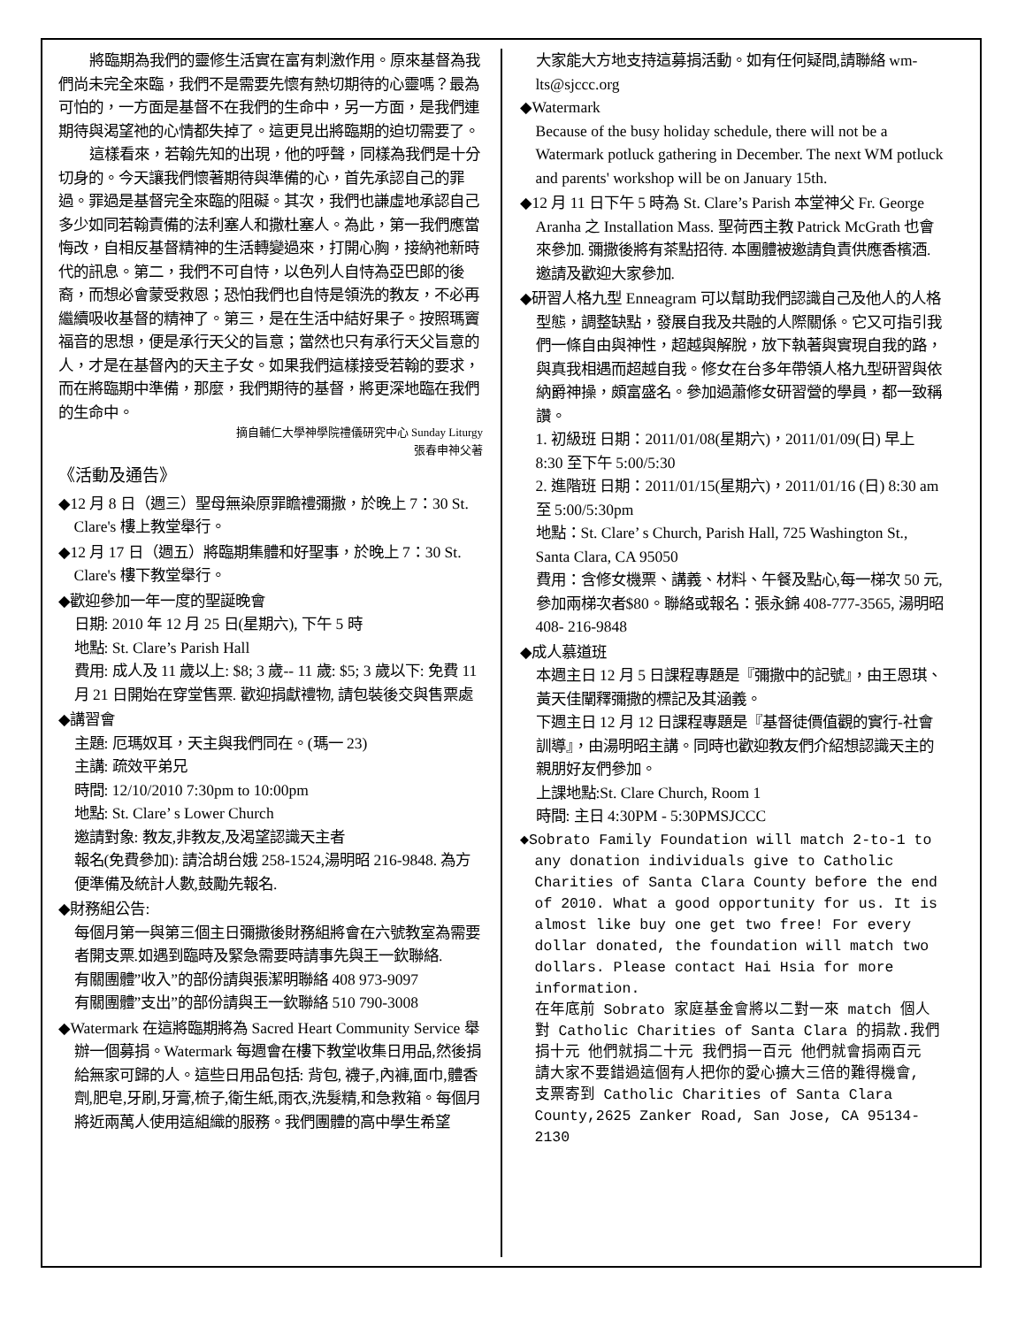將臨期為我們的靈修生活實在富有刺激作用。原來基督為我們尚未完全來臨，我們不是需要先懷有熱切期待的心靈嗎？最為可怕的，一方面是基督不在我們的生命中，另一方面，是我們連期待與渴望祂的心情都失掉了。這更見出將臨期的迫切需要了。
這樣看來，若翰先知的出現，他的呼聲，同樣為我們是十分切身的。今天讓我們懷著期待與準備的心，首先承認自己的罪過。罪過是基督完全來臨的阻礙。其次，我們也謙虛地承認自己多少如同若翰責備的法利塞人和撒杜塞人。為此，第一我們應當悔改，自相反基督精神的生活轉變過來，打開心胸，接納祂新時代的訊息。第二，我們不可自恃，以色列人自恃為亞巴郎的後裔，而想必會蒙受救恩；恐怕我們也自恃是領洗的教友，不必再繼續吸收基督的精神了。第三，是在生活中結好果子。按照瑪竇福音的思想，便是承行天父的旨意；當然也只有承行天父旨意的人，才是在基督內的天主子女。如果我們這樣接受若翰的要求，而在將臨期中準備，那麼，我們期待的基督，將更深地臨在我們的生命中。
摘自輔仁大學神學院禮儀研究中心 Sunday Liturgy
張春申神父著
《活動及通告》
◆12 月 8 日（週三）聖母無染原罪瞻禮彌撒，於晚上 7：30 St. Clare's 樓上教堂舉行。
◆12 月 17 日（週五）將臨期集體和好聖事，於晚上 7：30 St. Clare's 樓下教堂舉行。
◆歡迎參加一年一度的聖誕晚會
日期: 2010 年 12 月 25 日(星期六), 下午 5 時
地點: St. Clare’s Parish Hall
費用: 成人及 11 歲以上: $8; 3 歲-- 11 歲: $5; 3 歲以下: 免費 11 月 21 日開始在穿堂售票. 歡迎捐獻禮物, 請包裝後交與售票處
◆講習會
主題: 厄瑪奴耳，天主與我們同在。(瑪一 23)
主講: 疏效平弟兄
時間: 12/10/2010 7:30pm to 10:00pm
地點: St. Clare’ s Lower Church
邀請對象: 教友,非教友,及渴望認識天主者
報名(免費參加): 請洽胡台娥 258-1524,湯明昭 216-9848. 為方便準備及統計人數,鼓勵先報名.
◆財務組公告:
每個月第一與第三個主日彌撒後財務組將會在六號教室為需要者開支票.如遇到臨時及緊急需要時請事先與王一欽聯絡.
有關團體”收入”的部份請與張潔明聯絡 408 973-9097
有關團體”支出”的部份請與王一欽聯絡 510 790-3008
◆Watermark 在這將臨期將為 Sacred Heart Community Service 舉辦一個募捐。Watermark 每週會在樓下教堂收集日用品,然後捐給無家可歸的人。這些日用品包括: 背包, 襪子,內褲,面巾,體香劑,肥皂,牙刷,牙膏,梳子,衛生紙,雨衣,洗髮精,和急救箱。每個月將近兩萬人使用這組織的服務。我們團體的高中學生希望
大家能大方地支持這募捐活動。如有任何疑問,請聯絡 wm-lts@sjccc.org
◆Watermark
Because of the busy holiday schedule, there will not be a Watermark potluck gathering in December. The next WM potluck and parents' workshop will be on January 15th.
◆12 月 11 日下午 5 時為 St. Clare’s Parish 本堂神父 Fr. George Aranha 之 Installation Mass. 聖荷西主教 Patrick McGrath 也會來參加. 彌撒後將有茶點招待. 本團體被邀請負責供應香檳酒. 邀請及歡迎大家參加.
◆研習人格九型 Enneagram 可以幫助我們認識自己及他人的人格型態，調整缺點，發展自我及共融的人際關係。它又可指引我們一條自由與神性，超越與解脫，放下執著與實現自我的路，與真我相遇而超越自我。修女在台多年帶領人格九型研習與依納爵神操，頗富盛名。參加過蕭修女研習營的學員，都一致稱讚。
1. 初級班 日期：2011/01/08(星期六)，2011/01/09(日) 早上 8:30 至下午 5:00/5:30
2. 進階班 日期：2011/01/15(星期六)，2011/01/16 (日) 8:30 am 至 5:00/5:30pm
地點：St. Clare’ s Church, Parish Hall, 725 Washington St., Santa Clara, CA 95050
費用：含修女機票、講義、材料、午餐及點心,每一梯次 50 元,參加兩梯次者$80。聯絡或報名：張永錦 408-777-3565, 湯明昭 408- 216-9848
◆成人慕道班
本週主日 12 月 5 日課程專題是『彌撒中的記號』，由王恩琪、黃天佳闡釋彌撒的標記及其涵義。
下週主日 12 月 12 日課程專題是『基督徒價值觀的實行-社會訓導』，由湯明昭主講。同時也歡迎教友們介紹想認識天主的親朋好友們參加。
上課地點:St. Clare Church, Room 1
時間: 主日 4:30PM - 5:30PMSJCCC
◆Sobrato Family Foundation will match 2-to-1 to any donation individuals give to Catholic Charities of Santa Clara County before the end of 2010. What a good opportunity for us. It is almost like buy one get two free! For every dollar donated, the foundation will match two dollars. Please contact Hai Hsia for more information.
在年底前 Sobrato 家庭基金會將以二對一來 match 個人對 Catholic Charities of Santa Clara 的捐款.我們捐十元 他們就捐二十元 我們捐一百元 他們就會捐兩百元 請大家不要錯過這個有人把你的愛心擴大三倍的難得機會,
支票寄到 Catholic Charities of Santa Clara County,2625 Zanker Road, San Jose, CA 95134-2130